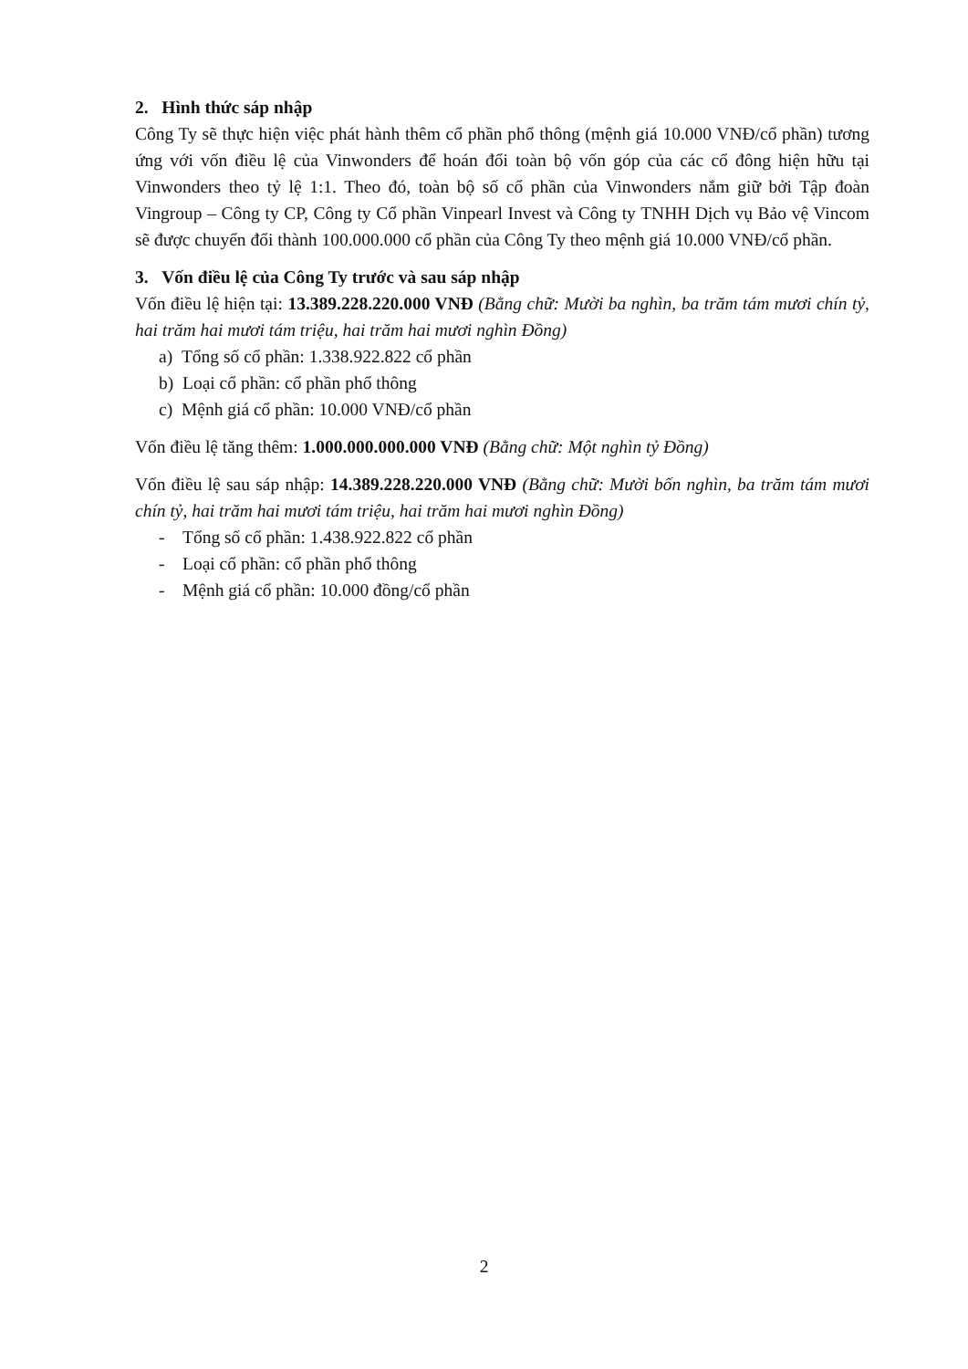2. Hình thức sáp nhập
Công Ty sẽ thực hiện việc phát hành thêm cổ phần phổ thông (mệnh giá 10.000 VNĐ/cổ phần) tương ứng với vốn điều lệ của Vinwonders để hoán đổi toàn bộ vốn góp của các cổ đông hiện hữu tại Vinwonders theo tỷ lệ 1:1. Theo đó, toàn bộ số cổ phần của Vinwonders nắm giữ bởi Tập đoàn Vingroup – Công ty CP, Công ty Cổ phần Vinpearl Invest và Công ty TNHH Dịch vụ Bảo vệ Vincom sẽ được chuyển đổi thành 100.000.000 cổ phần của Công Ty theo mệnh giá 10.000 VNĐ/cổ phần.
3. Vốn điều lệ của Công Ty trước và sau sáp nhập
Vốn điều lệ hiện tại: 13.389.228.220.000 VNĐ (Bằng chữ: Mười ba nghìn, ba trăm tám mươi chín tỷ, hai trăm hai mươi tám triệu, hai trăm hai mươi nghìn Đồng)
a) Tổng số cổ phần: 1.338.922.822 cổ phần
b) Loại cổ phần: cổ phần phổ thông
c) Mệnh giá cổ phần: 10.000 VNĐ/cổ phần
Vốn điều lệ tăng thêm: 1.000.000.000.000 VNĐ (Bằng chữ: Một nghìn tỷ Đồng)
Vốn điều lệ sau sáp nhập: 14.389.228.220.000 VNĐ (Bằng chữ: Mười bốn nghìn, ba trăm tám mươi chín tỷ, hai trăm hai mươi tám triệu, hai trăm hai mươi nghìn Đồng)
- Tổng số cổ phần: 1.438.922.822 cổ phần
- Loại cổ phần: cổ phần phổ thông
- Mệnh giá cổ phần: 10.000 đồng/cổ phần
2